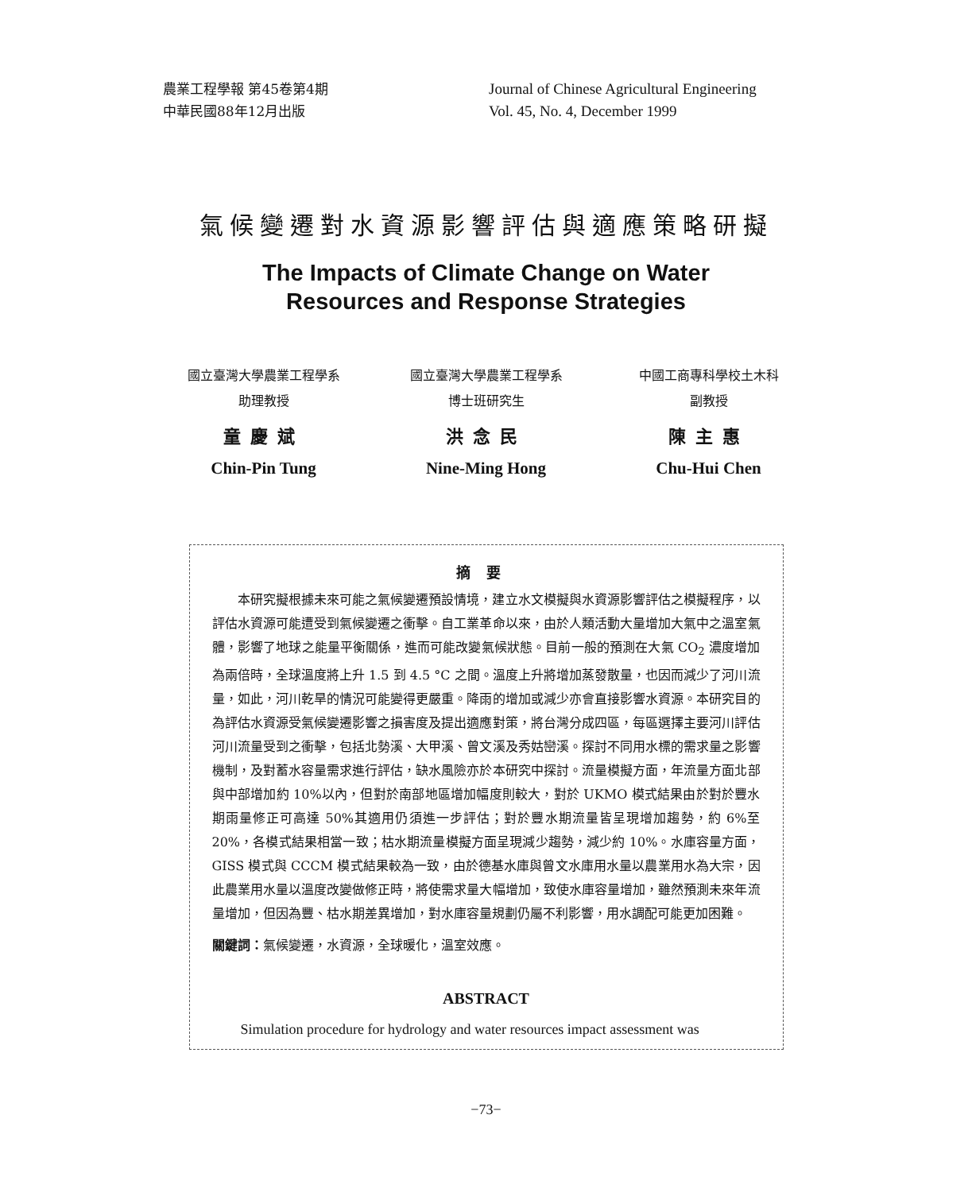農業工程學報 第45卷第4期
中華民國88年12月出版
Journal of Chinese Agricultural Engineering
Vol. 45, No. 4, December 1999
氣候變遷對水資源影響評估與適應策略研擬
The Impacts of Climate Change on Water
Resources and Response Strategies
國立臺灣大學農業工程學系
助理教授
童慶斌
Chin-Pin Tung
國立臺灣大學農業工程學系
博士班研究生
洪念民
Nine-Ming Hong
中國工商專科學校土木科
副教授
陳主惠
Chu-Hui Chen
摘要
本研究擬根據未來可能之氣候變遷預設情境，建立水文模擬與水資源影響評估之模擬程序，以評估水資源可能遭受到氣候變遷之衝擊。自工業革命以來，由於人類活動大量增加大氣中之溫室氣體，影響了地球之能量平衡關係，進而可能改變氣候狀態。目前一般的預測在大氣 CO<sub>2</sub> 濃度增加為兩倍時，全球溫度將上升 1.5 到 4.5 °C 之間。溫度上升將增加蒸發散量，也因而減少了河川流量，如此，河川乾旱的情況可能變得更嚴重。降雨的增加或減少亦會直接影響水資源。本研究目的為評估水資源受氣候變遷影響之損害度及提出適應對策，將台灣分成四區，每區選擇主要河川評估河川流量受到之衝擊，包括北勢溪、大甲溪、曾文溪及秀姑巒溪。探討不同用水標的需求量之影響機制，及對蓄水容量需求進行評估，缺水風險亦於本研究中探討。流量模擬方面，年流量方面北部與中部增加約 10%以內，但對於南部地區增加幅度則較大，對於 UKMO 模式結果由於對於豐水期雨量修正可高達 50%其適用仍須進一步評估；對於豐水期流量皆呈現增加趨勢，約 6%至 20%，各模式結果相當一致；枯水期流量模擬方面呈現減少趨勢，減少約 10%。水庫容量方面，GISS 模式與 CCCM 模式結果較為一致，由於德基水庫與曾文水庫用水量以農業用水為大宗，因此農業用水量以溫度改變做修正時，將使需求量大幅增加，致使水庫容量增加，雖然預測未來年流量增加，但因為豐、枯水期差異增加，對水庫容量規劃仍屬不利影響，用水調配可能更加困難。
關鍵詞：氣候變遷，水資源，全球暖化，溫室效應。
ABSTRACT
Simulation procedure for hydrology and water resources impact assessment was
−73−